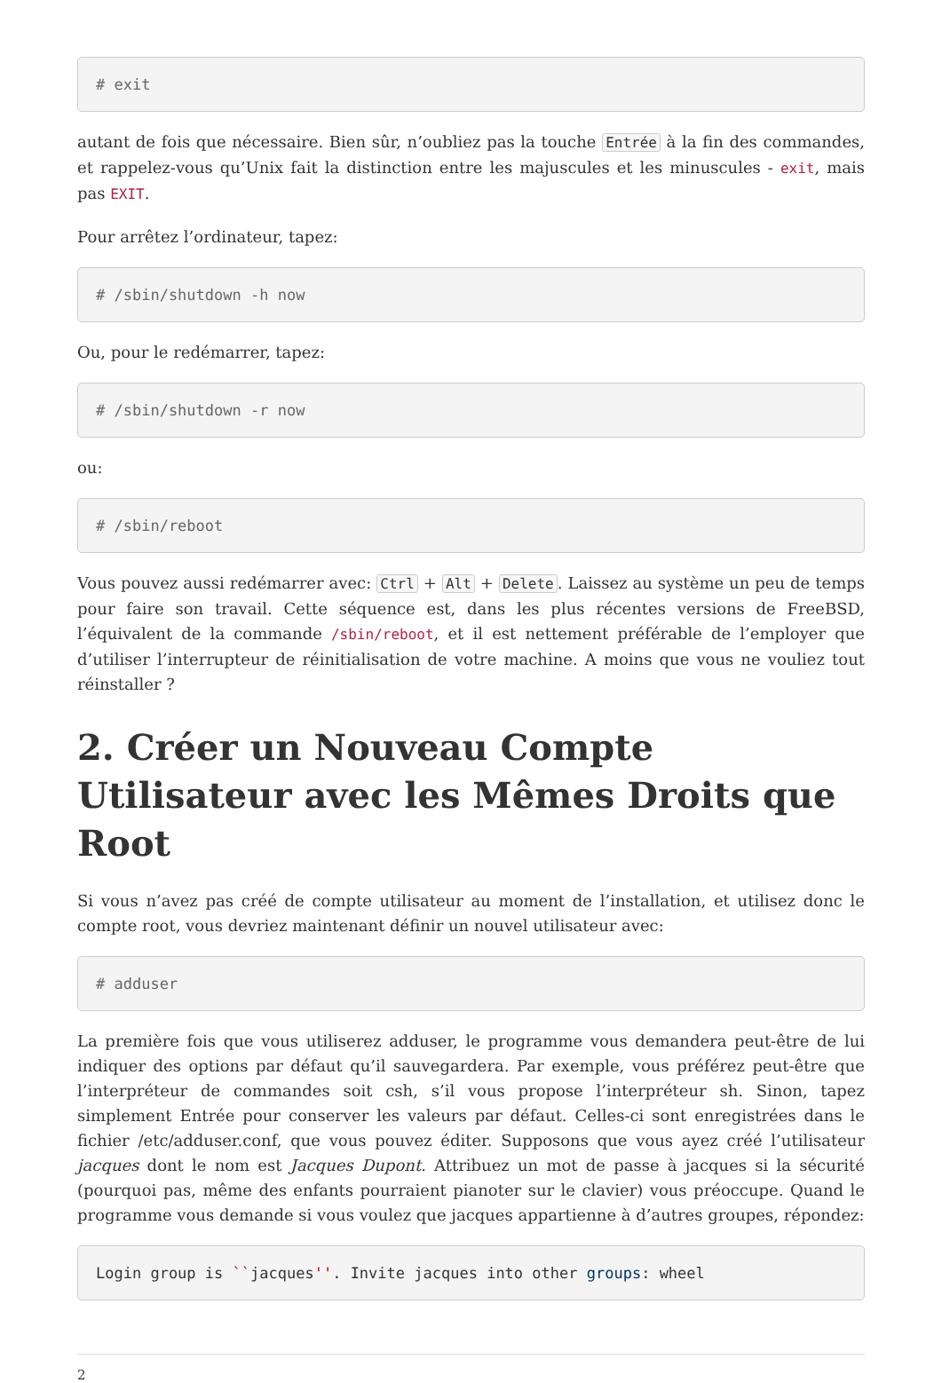# exit
autant de fois que nécessaire. Bien sûr, n’oubliez pas la touche Entrée à la fin des commandes, et rappelez-vous qu’Unix fait la distinction entre les majuscules et les minuscules - exit, mais pas EXIT.
Pour arrêtez l’ordinateur, tapez:
# /sbin/shutdown -h now
Ou, pour le redémarrer, tapez:
# /sbin/shutdown -r now
ou:
# /sbin/reboot
Vous pouvez aussi redémarrer avec: Ctrl + Alt + Delete. Laissez au système un peu de temps pour faire son travail. Cette séquence est, dans les plus récentes versions de FreeBSD, l’équivalent de la commande /sbin/reboot, et il est nettement préférable de l’employer que d’utiliser l’interrupteur de réinitialisation de votre machine. A moins que vous ne vouliez tout réinstaller ?
2. Créer un Nouveau Compte Utilisateur avec les Mêmes Droits que Root
Si vous n’avez pas créé de compte utilisateur au moment de l’installation, et utilisez donc le compte root, vous devriez maintenant définir un nouvel utilisateur avec:
# adduser
La première fois que vous utiliserez adduser, le programme vous demandera peut-être de lui indiquer des options par défaut qu’il sauvegardera. Par exemple, vous préférez peut-être que l’interpréteur de commandes soit csh, s’il vous propose l’interpréteur sh. Sinon, tapez simplement Entrée pour conserver les valeurs par défaut. Celles-ci sont enregistrées dans le fichier /etc/adduser.conf, que vous pouvez éditer. Supposons que vous ayez créé l’utilisateur jacques dont le nom est Jacques Dupont. Attribuez un mot de passe à jacques si la sécurité (pourquoi pas, même des enfants pourraient pianoter sur le clavier) vous préoccupe. Quand le programme vous demande si vous voulez que jacques appartienne à d’autres groupes, répondez:
Login group is ``jacques''. Invite jacques into other groups: wheel
2